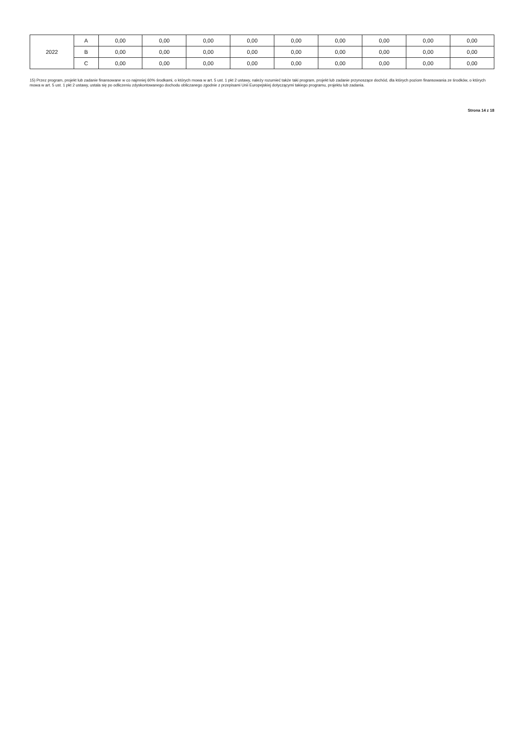| 2022 | A | 0,00 | 0,00 | 0,00 | 0,00 | 0,00 | 0,00 | 0,00 | 0,00 | 0,00 |
| | B | 0,00 | 0,00 | 0,00 | 0,00 | 0,00 | 0,00 | 0,00 | 0,00 | 0,00 |
| | C | 0,00 | 0,00 | 0,00 | 0,00 | 0,00 | 0,00 | 0,00 | 0,00 | 0,00 |
15) Przez program, projekt lub zadanie finansowane w co najmniej 60% środkami, o których mowa w art. 5 ust. 1 pkt 2 ustawy, należy rozumieć także taki program, projekt lub zadanie przynoszące dochód, dla których poziom finansowania ze środków, o których mowa w art. 5 ust. 1 pkt 2 ustawy, ustala się po odliczeniu zdyskontowanego dochodu obliczanego zgodnie z przepisami Unii Europejskiej dotyczącymi takiego programu, projektu lub zadania.
Strona 14 z 18